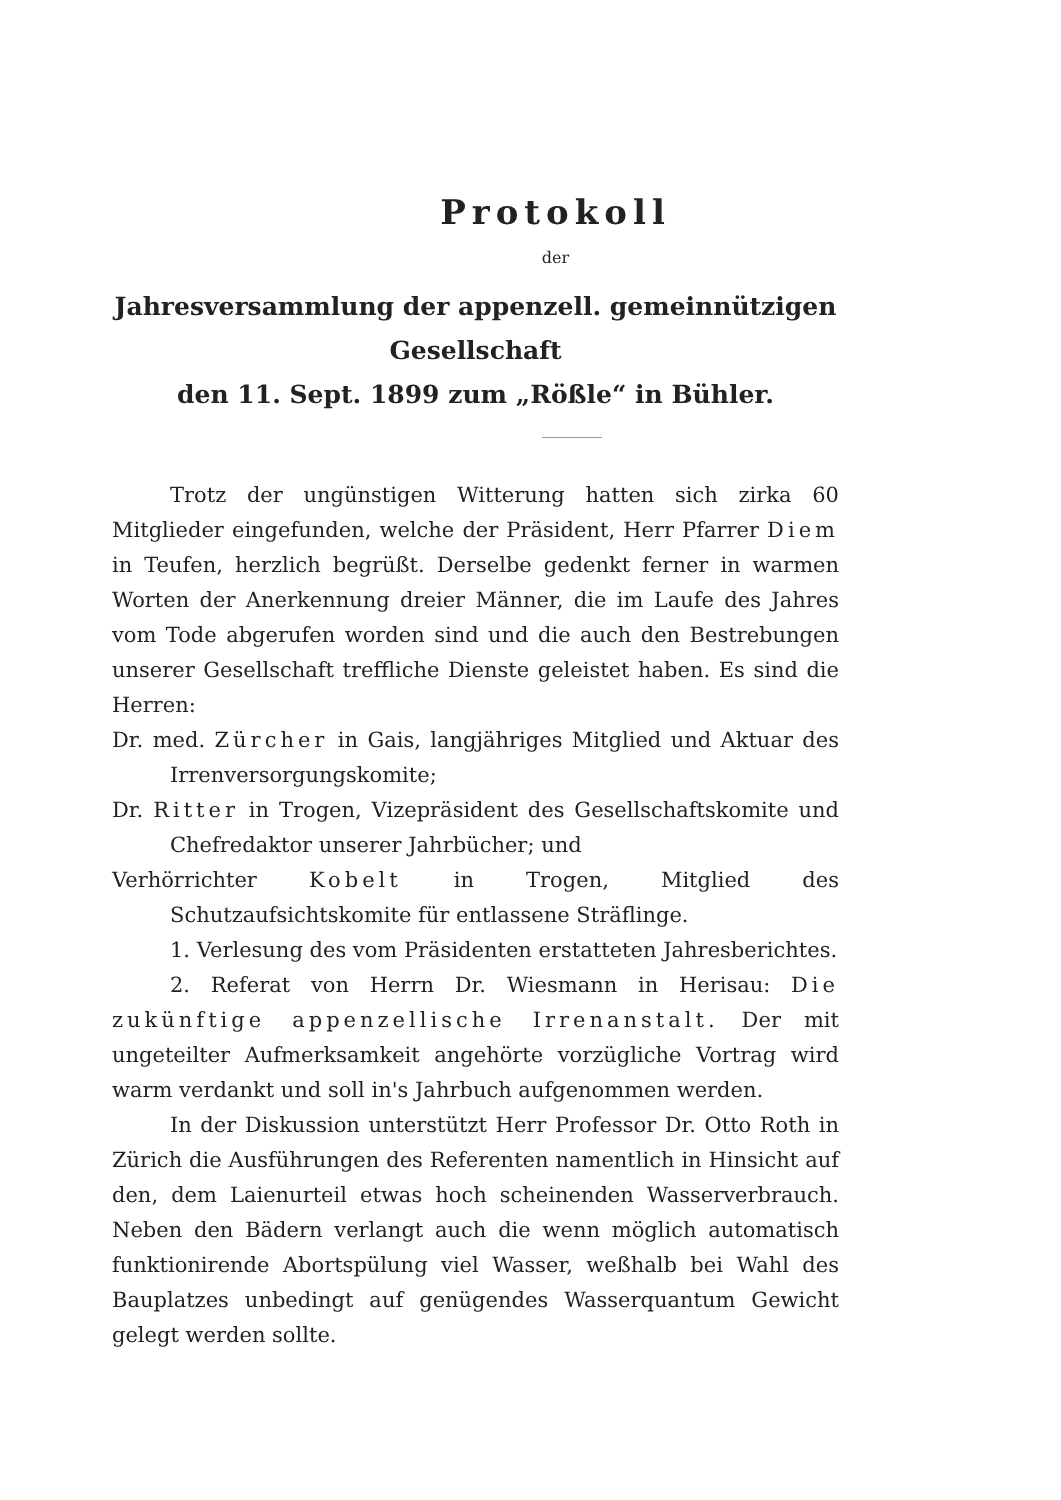Protokoll
der
Jahresversammlung der appenzell. gemeinnützigen Gesellschaft
den 11. Sept. 1899 zum „Rößle“ in Bühler.
Trotz der ungünstigen Witterung hatten sich zirka 60 Mitglieder eingefunden, welche der Präsident, Herr Pfarrer Diem in Teufen, herzlich begrüßt. Derselbe gedenkt ferner in warmen Worten der Anerkennung dreier Männer, die im Laufe des Jahres vom Tode abgerufen worden sind und die auch den Bestrebungen unserer Gesellschaft treffliche Dienste geleistet haben. Es sind die Herren:
Dr. med. Zürcher in Gais, langjähriges Mitglied und Aktuar des Irrenversorgungskomite;
Dr. Ritter in Trogen, Vizepräsident des Gesellschaftskomite und Chefredaktor unserer Jahrbücher; und
Verhörrichter Kobelt in Trogen, Mitglied des Schutzaufsichtskomite für entlassene Sträflinge.
1. Verlesung des vom Präsidenten erstatteten Jahresberichtes.
2. Referat von Herrn Dr. Wiesmann in Herisau: Die zukünftige appenzellische Irrenanstalt. Der mit ungeteilter Aufmerksamkeit angehörte vorzügliche Vortrag wird warm verdankt und soll in's Jahrbuch aufgenommen werden.
In der Diskussion unterstützt Herr Professor Dr. Otto Roth in Zürich die Ausführungen des Referenten namentlich in Hinsicht auf den, dem Laienurteil etwas hoch scheinenden Wasserverbrauch. Neben den Bädern verlangt auch die wenn möglich automatisch funktionirende Abortspülung viel Wasser, weßhalb bei Wahl des Bauplatzes unbedingt auf genügendes Wasserquantum Gewicht gelegt werden sollte.